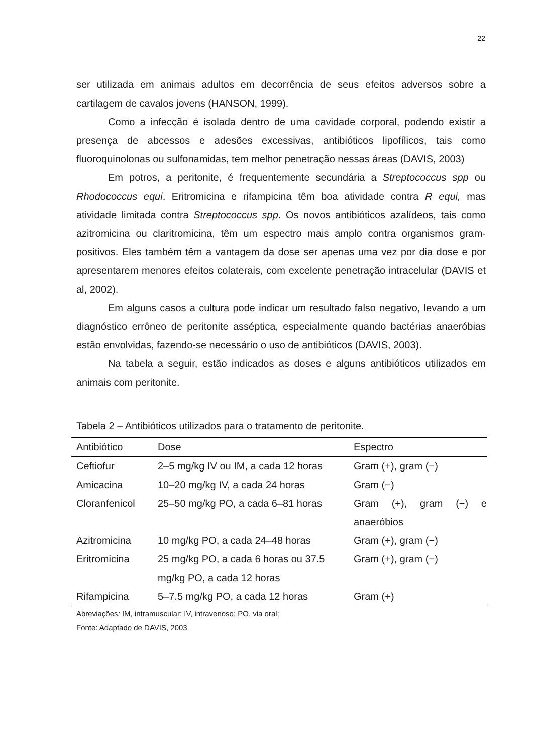22
ser utilizada em animais adultos em decorrência de seus efeitos adversos sobre a cartilagem de cavalos jovens (HANSON, 1999).
Como a infecção é isolada dentro de uma cavidade corporal, podendo existir a presença de abcessos e adesões excessivas, antibióticos lipofílicos, tais como fluoroquinolonas ou sulfonamidas, tem melhor penetração nessas áreas (DAVIS, 2003)
Em potros, a peritonite, é frequentemente secundária a Streptococcus spp ou Rhodococcus equi. Eritromicina e rifampicina têm boa atividade contra R equi, mas atividade limitada contra Streptococcus spp. Os novos antibióticos azalídeos, tais como azitromicina ou claritromicina, têm um espectro mais amplo contra organismos gram-positivos. Eles também têm a vantagem da dose ser apenas uma vez por dia dose e por apresentarem menores efeitos colaterais, com excelente penetração intracelular (DAVIS et al, 2002).
Em alguns casos a cultura pode indicar um resultado falso negativo, levando a um diagnóstico errôneo de peritonite asséptica, especialmente quando bactérias anaeróbias estão envolvidas, fazendo-se necessário o uso de antibióticos (DAVIS, 2003).
Na tabela a seguir, estão indicados as doses e alguns antibióticos utilizados em animais com peritonite.
Tabela 2 – Antibióticos utilizados para o tratamento de peritonite.
| Antibiótico | Dose | Espectro |
| --- | --- | --- |
| Ceftiofur | 2–5 mg/kg IV ou IM, a cada 12 horas | Gram (+), gram (−) |
| Amicacina | 10–20 mg/kg IV, a cada 24 horas | Gram (−) |
| Cloranfenicol | 25–50 mg/kg PO, a cada 6–81 horas | Gram (+), gram (−) e anaeróbios |
| Azitromicina | 10 mg/kg PO, a cada 24–48 horas | Gram (+), gram (−) |
| Eritromicina | 25 mg/kg PO, a cada 6 horas ou 37.5 mg/kg PO, a cada 12 horas | Gram (+), gram (−) |
| Rifampicina | 5–7.5 mg/kg PO, a cada 12 horas | Gram (+) |
Abreviações: IM, intramuscular; IV, intravenoso; PO, via oral;
Fonte: Adaptado de DAVIS, 2003